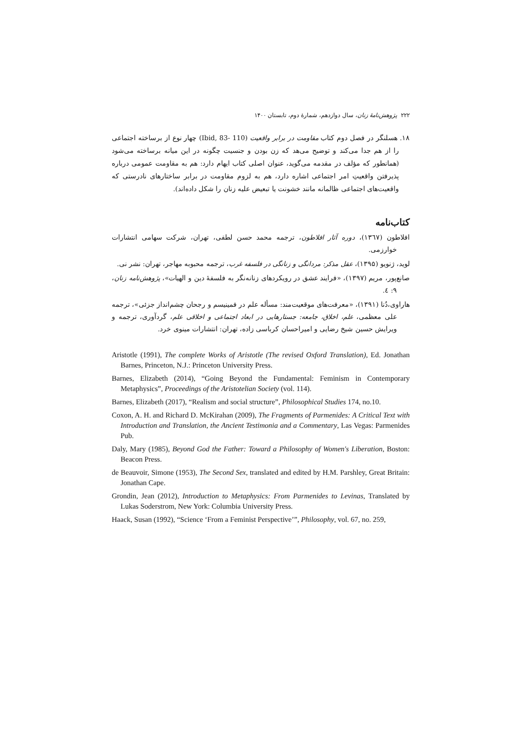۲۲۲ پژوهش‌نامهٔ زنان، سال دوازدهم، شمارهٔ دوم، تابستان ۱۴۰۰
۱۸. هسلنگر در فصل دوم کتاب مقاومت در برابر واقعیت (Ibid, 83- 110) چهار نوع از برساخته اجتماعی را از هم جدا می‌کند و توضیح می‌هد که زن بودن و جنسیت چگونه در این میانه برساخته می‌شود (همانطور که مؤلف در مقدمه می‌گوید، عنوان اصلی کتاب ایهام دارد: هم به مقاومت عمومی درباره پذیرفتن واقعیتِ امر اجتماعی اشاره دارد، هم به لزوم مقاومت در برابر ساختارهای نادرستی که واقعیت‌های اجتماعی ظالمانه مانند خشونت یا تبعیض علیه زنان را شکل داده‌اند).
کتاب‌نامه
افلاطون (۱۳٦۷)، دوره آثار افلاطون، ترجمه محمد حسن لطفی، تهران، شرکت سهامی انتشارات خوارزمی.
لوید، ژنویو (۱۳۹۵)، عقل مذکر: مردانگی و زنانگی در فلسفه غرب، ترجمه محبوبه مهاجر، تهران: نشر نی.
صانع‌پور، مریم (۱۳۹۷)، «فرایند عشق در رویکردهای زنانه‌نگر به فلسفهٔ دین و الهیات»، پژوهش‌نامه زنان، ۹: ٤.
هاراوی،دُنا (۱۳۹۱)، «معرفت‌های موقعیت‌مند: مسأله علم در فمینیسم و رجحان چشم‌انداز جزئی»، ترجمه علی معظمی، علم، اخلاق، جامعه: جستارهایی در ابعاد اجتماعی و اخلاقی علم، گردآوری، ترجمه و ویرایش حسین شیخ رضایی و امیراحسان کرباسی زاده، تهران: انتشارات مینوی خرد.
Aristotle (1991), The complete Works of Aristotle (The revised Oxford Translation), Ed. Jonathan Barnes, Princeton, N.J.: Princeton University Press.
Barnes, Elizabeth (2014), “Going Beyond the Fundamental: Feminism in Contemporary Metaphysics”, Proceedings of the Aristotelian Society (vol. 114).
Barnes, Elizabeth (2017), “Realism and social structure”, Philosophical Studies 174, no.10.
Coxon, A. H. and Richard D. McKirahan (2009), The Fragments of Parmenides: A Critical Text with Introduction and Translation, the Ancient Testimonia and a Commentary, Las Vegas: Parmenides Pub.
Daly, Mary (1985), Beyond God the Father: Toward a Philosophy of Women's Liberation, Boston: Beacon Press.
de Beauvoir, Simone (1953), The Second Sex, translated and edited by H.M. Parshley, Great Britain: Jonathan Cape.
Grondin, Jean (2012), Introduction to Metaphysics: From Parmenides to Levinas, Translated by Lukas Soderstrom, New York: Columbia University Press.
Haack, Susan (1992), “Science ‘From a Feminist Perspective’”, Philosophy, vol. 67, no. 259,